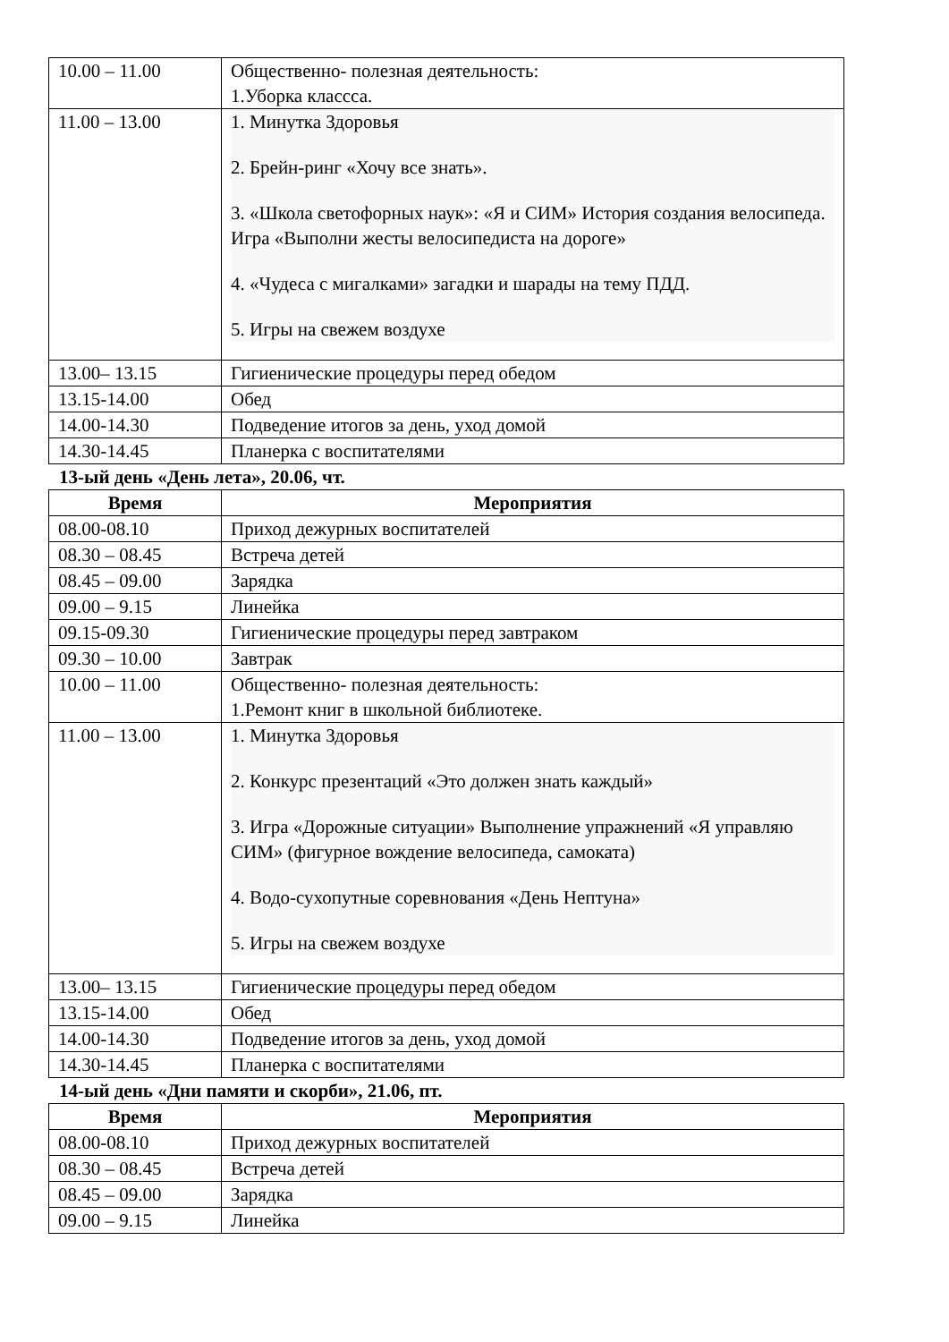| 10.00 – 11.00 | Общественно- полезная деятельность: 1.Уборка классса. |
| 11.00 – 13.00 | 1. Минутка Здоровья 2. Брейн-ринг «Хочу все знать». 3. «Школа светофорных наук»: «Я и СИМ» История создания велосипеда. Игра «Выполни жесты велосипедиста на дороге» 4. «Чудеса с мигалками» загадки и шарады на тему ПДД. 5. Игры на свежем воздухе |
| 13.00– 13.15 | Гигиенические процедуры перед обедом |
| 13.15-14.00 | Обед |
| 14.00-14.30 | Подведение итогов за день, уход домой |
| 14.30-14.45 | Планерка с воспитателями |
13-ый день «День лета», 20.06, чт.
| Время | Мероприятия |
| --- | --- |
| 08.00-08.10 | Приход дежурных воспитателей |
| 08.30 – 08.45 | Встреча детей |
| 08.45 – 09.00 | Зарядка |
| 09.00 – 9.15 | Линейка |
| 09.15-09.30 | Гигиенические процедуры перед завтраком |
| 09.30 – 10.00 | Завтрак |
| 10.00 – 11.00 | Общественно- полезная деятельность: 1.Ремонт книг в школьной библиотеке. |
| 11.00 – 13.00 | 1. Минутка Здоровья 2. Конкурс презентаций «Это должен знать каждый» 3. Игра «Дорожные ситуации» Выполнение упражнений «Я управляю СИМ» (фигурное вождение велосипеда, самоката) 4. Водо-сухопутные соревнования «День Нептуна» 5. Игры на свежем воздухе |
| 13.00– 13.15 | Гигиенические процедуры перед обедом |
| 13.15-14.00 | Обед |
| 14.00-14.30 | Подведение итогов за день, уход домой |
| 14.30-14.45 | Планерка с воспитателями |
14-ый день «Дни памяти и скорби», 21.06, пт.
| Время | Мероприятия |
| --- | --- |
| 08.00-08.10 | Приход дежурных воспитателей |
| 08.30 – 08.45 | Встреча детей |
| 08.45 – 09.00 | Зарядка |
| 09.00 – 9.15 | Линейка |